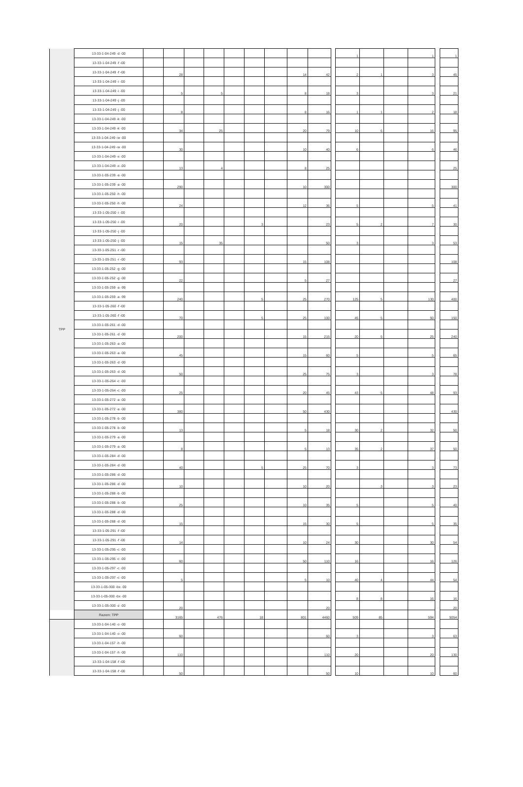| TPP | 13-33-1-04-249 -d -00 | | | | | | | | | | | 1 | | | 1 | | 1 |
| | 13-33-1-04-249 -f -00 | | | | | | | | | | | | | | | | |
| | 13-33-1-04-249 -f -00 | | 28 | | | | | | 14 | 42 | | 2 | 1 | | 3 | | 45 |
| | 13-33-1-04-249 -i -00 | | | | | | | | | | | | | | | | |
| | 13-33-1-04-249 -i -00 | | 5 | | 5 | | | | 8 | 18 | | 3 | | | 3 | | 21 |
| | 13-33-1-04-249 -j -00 | | | | | | | | | | | | | | | | |
| | 13-33-1-04-249 -j -00 | | 8 | | | | | | 8 | 16 | | 1 | 1 | | 2 | | 18 |
| | 13-33-1-04-249 -k -00 | | | | | | | | | | | | | | | | |
| | 13-33-1-04-249 -k -00 | | 34 | | 25 | | | | 20 | 79 | | 10 | 6 | | 16 | | 95 |
| | 13-33-1-04-249 -w -00 | | | | | | | | | | | | | | | | |
| | 13-33-1-04-249 -w -00 | | 30 | | | | | | 10 | 40 | | 6 | | | 6 | | 46 |
| | 13-33-1-04-249 -x -00 | | | | | | | | | | | | | | | | |
| | 13-33-1-04-249 -x -00 | | 13 | | 4 | | | | 8 | 25 | | | | | | | 25 |
| | 13-33-1-05-239 -a -00 | | | | | | | | | | | | | | | | |
| | 13-33-1-05-239 -a -00 | | 290 | | | | | | 10 | 300 | | | | | | | 300 |
| | 13-33-1-05-250 -h -00 | | | | | | | | | | | | | | | | |
| | 13-33-1-05-250 -h -00 | | 24 | | | | | | 12 | 36 | | 5 | | | 5 | | 41 |
| | 13-33-1-05-250 -i -00 | | | | | | | | | | | | | | | | |
| | 13-33-1-05-250 -i -00 | | 20 | | | | 3 | | | 23 | | 5 | 2 | | 7 | | 30 |
| | 13-33-1-05-250 -j -00 | | | | | | | | | | | | | | | | |
| | 13-33-1-05-250 -j -00 | | 15 | | 35 | | | | | 50 | | 3 | | | 3 | | 53 |
| | 13-33-1-05-251 -r -00 | | | | | | | | | | | | | | | | |
| | 13-33-1-05-251 -r -00 | | 93 | | | | | | 15 | 108 | | | | | | | 108 |
| | 13-33-1-05-252 -g -00 | | | | | | | | | | | | | | | | |
| | 13-33-1-05-252 -g -00 | | 22 | | | | | | 5 | 27 | | | | | | | 27 |
| | 13-33-1-05-259 -a -99 | | | | | | | | | | | | | | | | |
| | 13-33-1-05-259 -a -99 | | 240 | | | | 5 | | 25 | 270 | | 125 | 5 | | 130 | | 400 |
| | 13-33-1-05-260 -f -00 | | | | | | | | | | | | | | | | |
| | 13-33-1-05-260 -f -00 | | 70 | | | | 5 | | 25 | 100 | | 45 | 5 | | 50 | | 150 |
| | 13-33-1-05-261 -d -00 | | | | | | | | | | | | | | | | |
| | 13-33-1-05-261 -d -00 | | 200 | | | | | | 15 | 215 | | 20 | 5 | | 25 | | 240 |
| | 13-33-1-05-263 -a -00 | | | | | | | | | | | | | | | | |
| | 13-33-1-05-263 -a -00 | | 45 | | | | | | 15 | 60 | | 5 | | | 5 | | 65 |
| | 13-33-1-05-263 -d -00 | | | | | | | | | | | | | | | | |
| | 13-33-1-05-263 -d -00 | | 50 | | | | | | 25 | 75 | | 3 | | | 3 | | 78 |
| | 13-33-1-05-264 -c -00 | | | | | | | | | | | | | | | | |
| | 13-33-1-05-264 -c -00 | | 25 | | | | | | 20 | 45 | | 43 | 5 | | 48 | | 93 |
| | 13-33-1-05-272 -a -00 | | | | | | | | | | | | | | | | |
| | 13-33-1-05-272 -a -00 | | 380 | | | | | | 50 | 430 | | | | | | | 430 |
| | 13-33-1-05-278 -b -00 | | | | | | | | | | | | | | | | |
| | 13-33-1-05-278 -b -00 | | 13 | | | | | | 5 | 18 | | 30 | 2 | | 32 | | 50 |
| | 13-33-1-05-279 -a -00 | | | | | | | | | | | | | | | | |
| | 13-33-1-05-279 -a -00 | | 8 | | | | | | 5 | 13 | | 35 | 2 | | 37 | | 50 |
| | 13-33-1-05-284 -d -00 | | | | | | | | | | | | | | | | |
| | 13-33-1-05-284 -d -00 | | 40 | | | | 5 | | 25 | 70 | | 3 | | | 3 | | 73 |
| | 13-33-1-05-286 -d -00 | | | | | | | | | | | | | | | | |
| | 13-33-1-05-286 -d -00 | | 10 | | | | | | 10 | 20 | | | 3 | | 3 | | 23 |
| | 13-33-1-05-288 -b -00 | | | | | | | | | | | | | | | | |
| | 13-33-1-05-288 -b -00 | | 25 | | | | | | 10 | 35 | | 5 | | | 5 | | 40 |
| | 13-33-1-05-288 -d -00 | | | | | | | | | | | | | | | | |
| | 13-33-1-05-288 -d -00 | | 15 | | | | | | 15 | 30 | | 5 | | | 5 | | 35 |
| | 13-33-1-05-291 -f -00 | | | | | | | | | | | | | | | | |
| | 13-33-1-05-291 -f -00 | | 14 | | | | | | 10 | 24 | | 30 | | | 30 | | 54 |
| | 13-33-1-05-295 -c -00 | | | | | | | | | | | | | | | | |
| | 13-33-1-05-295 -c -00 | | 60 | | | | | | 50 | 110 | | 16 | | | 16 | | 126 |
| | 13-33-1-05-297 -c -00 | | | | | | | | | | | | | | | | |
| | 13-33-1-05-297 -c -00 | | 5 | | | | | | 5 | 10 | | 40 | 4 | | 44 | | 54 |
| | 13-33-1-05-300 -bx -00 | | | | | | | | | | | | | | | | |
| | 13-33-1-05-300 -bx -00 | | | | | | | | | | | 8 | 8 | | 16 | | 16 |
| | 13-33-1-05-300 -z -00 | | 20 | | | | | | | 20 | | | | | | | 20 |
| | Razem: TPP | | 3165 | | 476 | | 18 | | 801 | 4460 | | 509 | 85 | | 594 | | 5054 |
| | 13-33-1-04-140 -o -00 | | | | | | | | | | | | | | | | |
| | 13-33-1-04-140 -o -00 | | 60 | | | | | | | 60 | | 3 | | | 3 | | 63 |
| | 13-33-1-04-157 -h -00 | | | | | | | | | | | | | | | | |
| | 13-33-1-04-157 -h -00 | | 110 | | | | | | | 110 | | 20 | | | 20 | | 130 |
| | 13-33-1-04-158 -f -00 | | | | | | | | | | | | | | | | |
| | 13-33-1-04-158 -f -00 | | 50 | | | | | | | 50 | | 10 | | | 10 | | 60 |